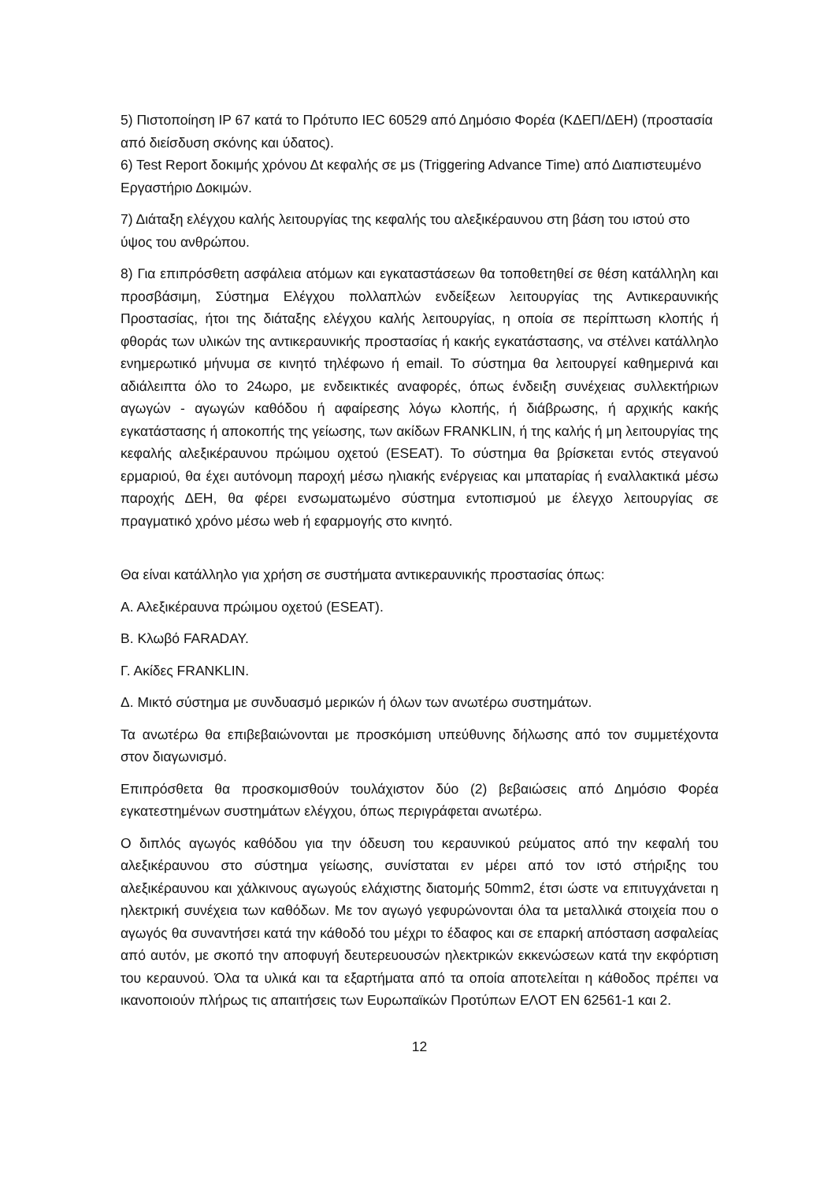5) Πιστοποίηση IP 67 κατά το Πρότυπο IEC 60529 από Δημόσιο Φορέα (ΚΔΕΠ/ΔΕΗ) (προστασία από διείσδυση σκόνης και ύδατος).
6) Test Report δοκιμής χρόνου Δt κεφαλής σε μs (Triggering Advance Time) από Διαπιστευμένο Εργαστήριο Δοκιμών.
7) Διάταξη ελέγχου καλής λειτουργίας της κεφαλής του αλεξικέραυνου στη βάση του ιστού στο ύψος του ανθρώπου.
8) Για επιπρόσθετη ασφάλεια ατόμων και εγκαταστάσεων θα τοποθετηθεί σε θέση κατάλληλη και προσβάσιμη, Σύστημα Ελέγχου πολλαπλών ενδείξεων λειτουργίας της Αντικεραυνικής Προστασίας, ήτοι της διάταξης ελέγχου καλής λειτουργίας, η οποία σε περίπτωση κλοπής ή φθοράς των υλικών της αντικεραυνικής προστασίας ή κακής εγκατάστασης, να στέλνει κατάλληλο ενημερωτικό μήνυμα σε κινητό τηλέφωνο ή email. Το σύστημα θα λειτουργεί καθημερινά και αδιάλειπτα όλο το 24ωρο, με ενδεικτικές αναφορές, όπως ένδειξη συνέχειας συλλεκτήριων αγωγών - αγωγών καθόδου ή αφαίρεσης λόγω κλοπής, ή διάβρωσης, ή αρχικής κακής εγκατάστασης ή αποκοπής της γείωσης, των ακίδων FRANKLIN, ή της καλής ή μη λειτουργίας της κεφαλής αλεξικέραυνου πρώιμου οχετού (ESEAT). Το σύστημα θα βρίσκεται εντός στεγανού ερμαριού, θα έχει αυτόνομη παροχή μέσω ηλιακής ενέργειας και μπαταρίας ή εναλλακτικά μέσω παροχής ΔΕΗ, θα φέρει ενσωματωμένο σύστημα εντοπισμού με έλεγχο λειτουργίας σε πραγματικό χρόνο μέσω web ή εφαρμογής στο κινητό.
Θα είναι κατάλληλο για χρήση σε συστήματα αντικεραυνικής προστασίας όπως:
Α. Αλεξικέραυνα πρώιμου οχετού (ESEAT).
Β. Κλωβό FARADAY.
Γ. Ακίδες FRANKLIN.
Δ. Μικτό σύστημα με συνδυασμό μερικών ή όλων των ανωτέρω συστημάτων.
Τα ανωτέρω θα επιβεβαιώνονται με προσκόμιση υπεύθυνης δήλωσης από τον συμμετέχοντα στον διαγωνισμό.
Επιπρόσθετα θα προσκομισθούν τουλάχιστον δύο (2) βεβαιώσεις από Δημόσιο Φορέα εγκατεστημένων συστημάτων ελέγχου, όπως περιγράφεται ανωτέρω.
Ο διπλός αγωγός καθόδου για την όδευση του κεραυνικού ρεύματος από την κεφαλή του αλεξικέραυνου στο σύστημα γείωσης, συνίσταται εν μέρει από τον ιστό στήριξης του αλεξικέραυνου και χάλκινους αγωγούς ελάχιστης διατομής 50mm2, έτσι ώστε να επιτυγχάνεται η ηλεκτρική συνέχεια των καθόδων. Με τον αγωγό γεφυρώνονται όλα τα μεταλλικά στοιχεία που ο αγωγός θα συναντήσει κατά την κάθοδό του μέχρι το έδαφος και σε επαρκή απόσταση ασφαλείας από αυτόν, με σκοπό την αποφυγή δευτερευουσών ηλεκτρικών εκκενώσεων κατά την εκφόρτιση του κεραυνού. Όλα τα υλικά και τα εξαρτήματα από τα οποία αποτελείται η κάθοδος πρέπει να ικανοποιούν πλήρως τις απαιτήσεις των Ευρωπαϊκών Προτύπων ΕΛΟΤ ΕΝ 62561-1 και 2.
12